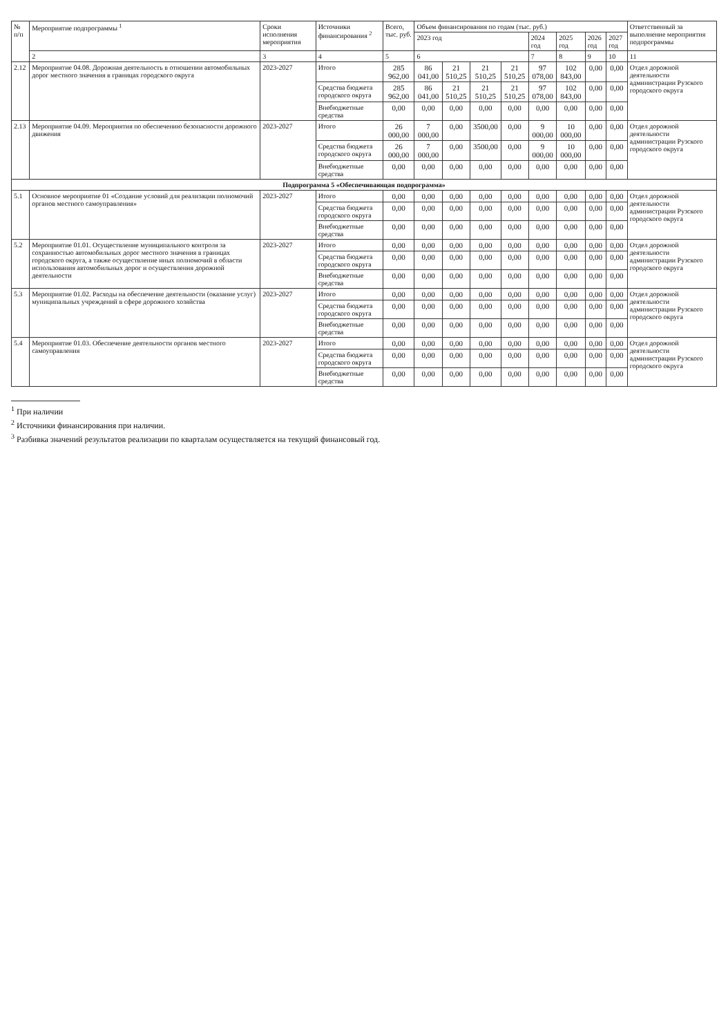| № п/п | Мероприятие подпрограммы <sup>1</sup> | Сроки исполнения мероприятия | Источники финансирования <sup>2</sup> | Всего, тыс. руб. | Объем финансирования по годам (тыс. руб.) | | | | | | | | Ответственный за выполнение мероприятия подпрограммы |
| --- | --- | --- | --- | --- | --- | --- | --- | --- | --- | --- | --- | --- | --- |
| | | | | | 2023 год | | | | 2024 год | 2025 год | 2026 год | 2027 год | |
| | 2 | 3 | 4 | 5 | 6 | | | | 7 | 8 | 9 | 10 | 11 |
| 2.12 | Мероприятие 04.08. Дорожная деятельность в отношении автомобильных дорог местного значения в границах городского округа | 2023-2027 | Итого | 285 962,00 | 86 041,00 | 21 510,25 | 21 510,25 | 21 510,25 | 97 078,00 | 102 843,00 | 0,00 | 0,00 | Отдел дорожной деятельности администрации Рузского городского округа |
| | | | Средства бюджета городского округа | 285 962,00 | 86 041,00 | 21 510,25 | 21 510,25 | 21 510,25 | 97 078,00 | 102 843,00 | 0,00 | 0,00 | |
| | | | Внебюджетные средства | 0,00 | 0,00 | 0,00 | 0,00 | 0,00 | 0,00 | 0,00 | 0,00 | 0,00 | |
| 2.13 | Мероприятие 04.09. Мероприятия по обеспечению безопасности дорожного движения | 2023-2027 | Итого | 26 000,00 | 7 000,00 | 0,00 | 3500,00 | 0,00 | 9 000,00 | 10 000,00 | 0,00 | 0,00 | Отдел дорожной деятельности администрации Рузского городского округа |
| | | | Средства бюджета городского округа | 26 000,00 | 7 000,00 | 0,00 | 3500,00 | 0,00 | 9 000,00 | 10 000,00 | 0,00 | 0,00 | |
| | | | Внебюджетные средства | 0,00 | 0,00 | 0,00 | 0,00 | 0,00 | 0,00 | 0,00 | 0,00 | 0,00 | |
| Подпрограмма 5 «Обеспечивающая подпрограмма» | | | | | | | | | | | | | |
| 5.1 | Основное мероприятие 01 «Создание условий для реализации полномочий органов местного самоуправления» | 2023-2027 | Итого | 0,00 | 0,00 | 0,00 | 0,00 | 0,00 | 0,00 | 0,00 | 0,00 | 0,00 | Отдел дорожной деятельности администрации Рузского городского округа |
| | | | Средства бюджета городского округа | 0,00 | 0,00 | 0,00 | 0,00 | 0,00 | 0,00 | 0,00 | 0,00 | 0,00 | |
| | | | Внебюджетные средства | 0,00 | 0,00 | 0,00 | 0,00 | 0,00 | 0,00 | 0,00 | 0,00 | 0,00 | |
| 5.2 | Мероприятие 01.01. Осуществление муниципального контроля за сохранностью автомобильных дорог местного значения в границах городского округа, а также осуществление иных полномочий в области использования автомобильных дорог и осуществления дорожной деятельности | 2023-2027 | Итого | 0,00 | 0,00 | 0,00 | 0,00 | 0,00 | 0,00 | 0,00 | 0,00 | 0,00 | Отдел дорожной деятельности администрации Рузского городского округа |
| | | | Средства бюджета городского округа | 0,00 | 0,00 | 0,00 | 0,00 | 0,00 | 0,00 | 0,00 | 0,00 | 0,00 | |
| | | | Внебюджетные средства | 0,00 | 0,00 | 0,00 | 0,00 | 0,00 | 0,00 | 0,00 | 0,00 | 0,00 | |
| 5.3 | Мероприятие 01.02. Расходы на обеспечение деятельности (оказание услуг) муниципальных учреждений в сфере дорожного хозяйства | 2023-2027 | Итого | 0,00 | 0,00 | 0,00 | 0,00 | 0,00 | 0,00 | 0,00 | 0,00 | 0,00 | Отдел дорожной деятельности администрации Рузского городского округа |
| | | | Средства бюджета городского округа | 0,00 | 0,00 | 0,00 | 0,00 | 0,00 | 0,00 | 0,00 | 0,00 | 0,00 | |
| | | | Внебюджетные средства | 0,00 | 0,00 | 0,00 | 0,00 | 0,00 | 0,00 | 0,00 | 0,00 | 0,00 | |
| 5.4 | Мероприятие 01.03. Обеспечение деятельности органов местного самоуправления | 2023-2027 | Итого | 0,00 | 0,00 | 0,00 | 0,00 | 0,00 | 0,00 | 0,00 | 0,00 | 0,00 | Отдел дорожной деятельности администрации Рузского городского округа |
| | | | Средства бюджета городского округа | 0,00 | 0,00 | 0,00 | 0,00 | 0,00 | 0,00 | 0,00 | 0,00 | 0,00 | |
| | | | Внебюджетные средства | 0,00 | 0,00 | 0,00 | 0,00 | 0,00 | 0,00 | 0,00 | 0,00 | 0,00 | |
<sup>1</sup> При наличии
<sup>2</sup> Источники финансирования при наличии.
<sup>3</sup> Разбивка значений результатов реализации по кварталам осуществляется на текущий финансовый год.